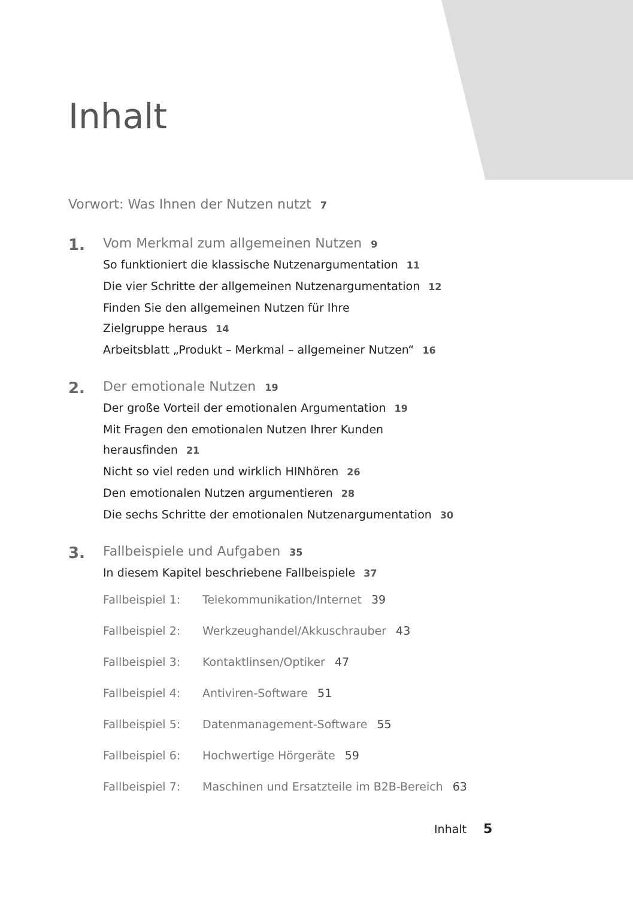Inhalt
Vorwort: Was Ihnen der Nutzen nutzt 7
1.
Vom Merkmal zum allgemeinen Nutzen 9
So funktioniert die klassische Nutzenargumentation 11
Die vier Schritte der allgemeinen Nutzenargumentation 12
Finden Sie den allgemeinen Nutzen für Ihre
Zielgruppe heraus 14
Arbeitsblatt „Produkt – Merkmal – allgemeiner Nutzen“ 16
2.
Der emotionale Nutzen 19
Der große Vorteil der emotionalen Argumentation 19
Mit Fragen den emotionalen Nutzen Ihrer Kunden
herausfinden 21
Nicht so viel reden und wirklich HINhören 26
Den emotionalen Nutzen argumentieren 28
Die sechs Schritte der emotionalen Nutzenargumentation 30
3.
Fallbeispiele und Aufgaben 35
In diesem Kapitel beschriebene Fallbeispiele 37
Fallbeispiel 1: Telekommunikation/Internet 39
Fallbeispiel 2: Werkzeughandel/Akkuschrauber 43
Fallbeispiel 3: Kontaktlinsen/Optiker 47
Fallbeispiel 4: Antiviren-Software 51
Fallbeispiel 5: Datenmanagement-Software 55
Fallbeispiel 6: Hochwertige Hörgeräte 59
Fallbeispiel 7: Maschinen und Ersatzteile im B2B-Bereich 63
Inhalt 5